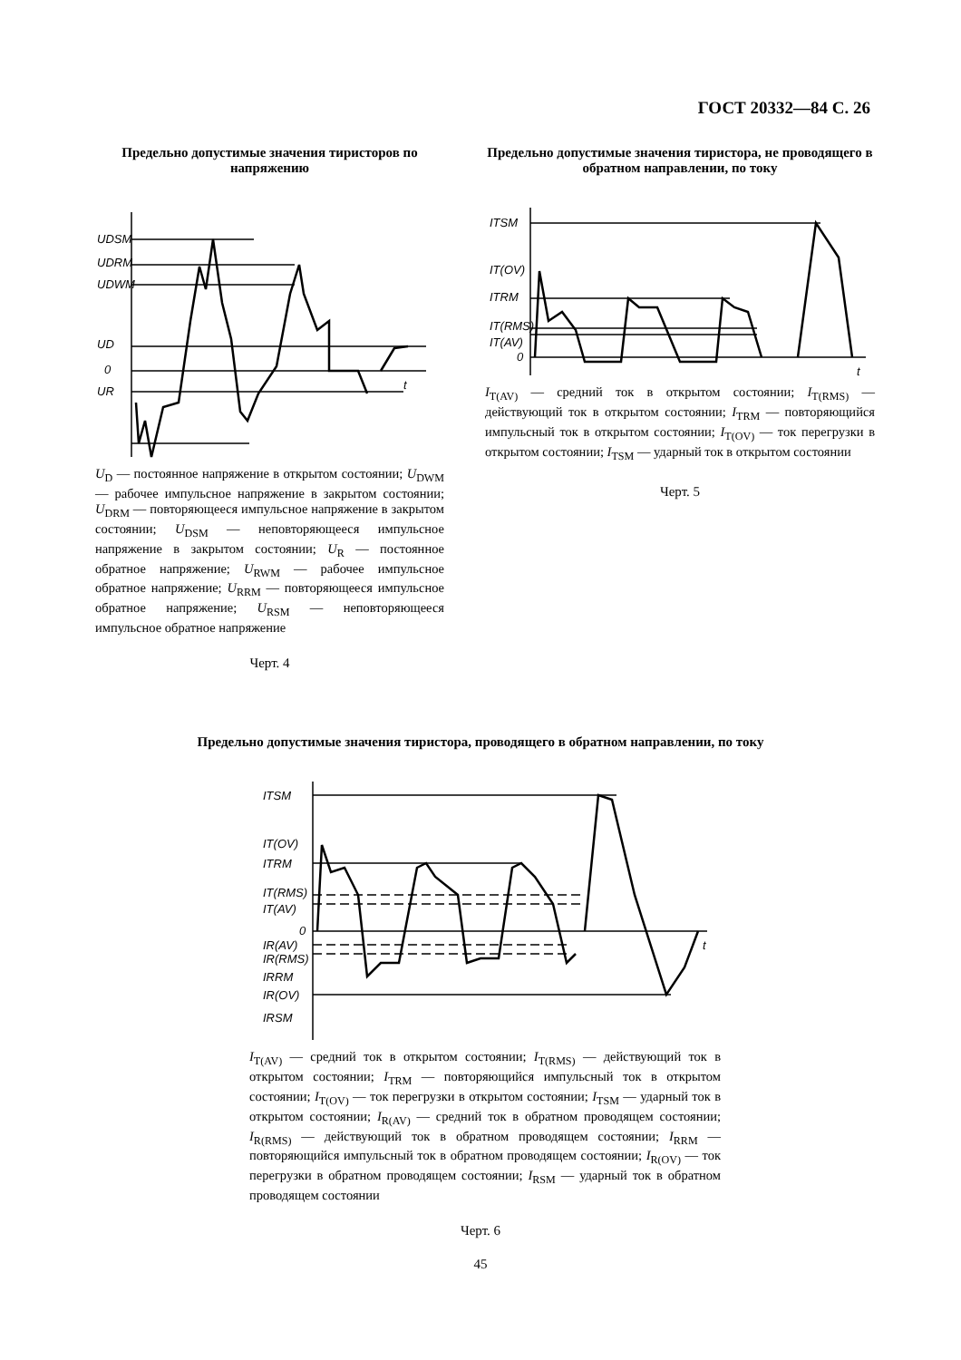ГОСТ 20332—84 С. 26
Предельно допустимые значения тиристоров по напряжению
UDSM
UDRM
UDWM
UD
0
UR
t
U<sub>D</sub> — постоянное напряжение в открытом состоянии; U<sub>DWM</sub> — рабочее импульсное напряжение в закрытом состоянии; U<sub>DRM</sub> — повторяющееся импульсное напряжение в закрытом состоянии; U<sub>DSM</sub> — неповторяющееся импульсное напряжение в закрытом состоянии; U<sub>R</sub> — постоянное обратное напряжение; U<sub>RWM</sub> — рабочее импульсное обратное напряжение; U<sub>RRM</sub> — повторяющееся импульсное обратное напряжение; U<sub>RSM</sub> — неповторяющееся импульсное обратное напряжение
Черт. 4
Предельно допустимые значения тиристора, не проводящего в обратном направлении, по току
ITSM
IT(OV)
ITRM
IT(RMS)
IT(AV)
0
t
I<sub>T(AV)</sub> — средний ток в открытом состоянии; I<sub>T(RMS)</sub> — действующий ток в открытом состоянии; I<sub>TRM</sub> — повторяющийся импульсный ток в открытом состоянии; I<sub>T(OV)</sub> — ток перегрузки в открытом состоянии; I<sub>TSM</sub> — ударный ток в открытом состоянии
Черт. 5
Предельно допустимые значения тиристора, проводящего в обратном направлении, по току
ITSM
IT(OV)
ITRM
IT(RMS)
IT(AV)
0
IR(AV)
IR(RMS)
IRRM
IR(OV)
IRSM
t
I<sub>T(AV)</sub> — средний ток в открытом состоянии; I<sub>T(RMS)</sub> — действующий ток в открытом состоянии; I<sub>TRM</sub> — повторяющийся импульсный ток в открытом состоянии; I<sub>T(OV)</sub> — ток перегрузки в открытом состоянии; I<sub>TSM</sub> — ударный ток в открытом состоянии; I<sub>R(AV)</sub> — средний ток в обратном проводящем состоянии; I<sub>R(RMS)</sub> — действующий ток в обратном проводящем состоянии; I<sub>RRM</sub> — повторяющийся импульсный ток в обратном проводящем состоянии; I<sub>R(OV)</sub> — ток перегрузки в обратном проводящем состоянии; I<sub>RSM</sub> — ударный ток в обратном проводящем состоянии
Черт. 6
45